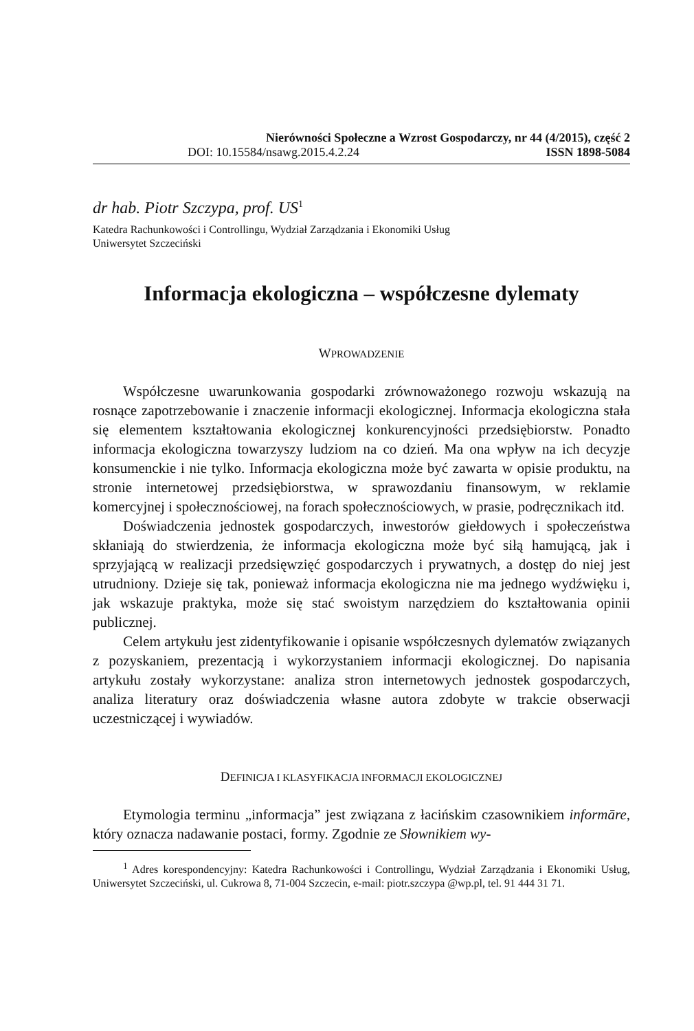Nierówności Społeczne a Wzrost Gospodarczy, nr 44 (4/2015), część 2
DOI: 10.15584/nsawg.2015.4.2.24 ISSN 1898-5084
dr hab. Piotr Szczypa, prof. US<sup>1</sup>
Katedra Rachunkowości i Controllingu, Wydział Zarządzania i Ekonomiki Usług
Uniwersytet Szczeciński
Informacja ekologiczna – współczesne dylematy
WPROWADZENIE
Współczesne uwarunkowania gospodarki zrównoważonego rozwoju wskazują na rosnące zapotrzebowanie i znaczenie informacji ekologicznej. Informacja ekologiczna stała się elementem kształtowania ekologicznej konkurencyjności przedsiębiorstw. Ponadto informacja ekologiczna towarzyszy ludziom na co dzień. Ma ona wpływ na ich decyzje konsumenckie i nie tylko. Informacja ekologiczna może być zawarta w opisie produktu, na stronie internetowej przedsiębiorstwa, w sprawozdaniu finansowym, w reklamie komercyjnej i społecznościowej, na forach społecznościowych, w prasie, podręcznikach itd.
Doświadczenia jednostek gospodarczych, inwestorów giełdowych i społeczeństwa skłaniają do stwierdzenia, że informacja ekologiczna może być siłą hamującą, jak i sprzyjającą w realizacji przedsięwzięć gospodarczych i prywatnych, a dostęp do niej jest utrudniony. Dzieje się tak, ponieważ informacja ekologiczna nie ma jednego wydźwięku i, jak wskazuje praktyka, może się stać swoistym narzędziem do kształtowania opinii publicznej.
Celem artykułu jest zidentyfikowanie i opisanie współczesnych dylematów związanych z pozyskaniem, prezentacją i wykorzystaniem informacji ekologicznej. Do napisania artykułu zostały wykorzystane: analiza stron internetowych jednostek gospodarczych, analiza literatury oraz doświadczenia własne autora zdobyte w trakcie obserwacji uczestniczącej i wywiadów.
DEFINICJA I KLASYFIKACJA INFORMACJI EKOLOGICZNEJ
Etymologia terminu „informacja” jest związana z łacińskim czasownikiem informāre, który oznacza nadawanie postaci, formy. Zgodnie ze Słownikiem wy-
<sup>1</sup> Adres korespondencyjny: Katedra Rachunkowości i Controllingu, Wydział Zarządzania i Ekonomiki Usług, Uniwersytet Szczeciński, ul. Cukrowa 8, 71-004 Szczecin, e-mail: piotr.szczypa @wp.pl, tel. 91 444 31 71.